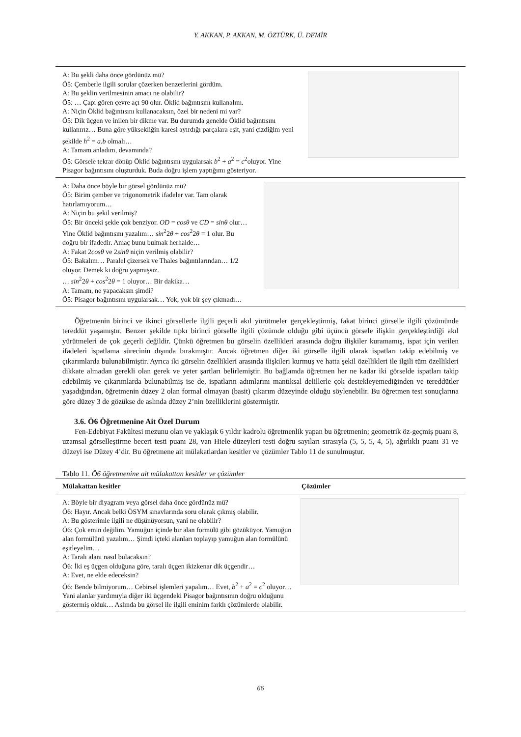Y. AKKAN, P. AKKAN, M. ÖZTÜRK, Ü. DEMİR
A: Bu şekli daha önce gördünüz mü?
Ö5: Çemberle ilgili sorular çözerken benzerlerini gördüm.
A: Bu şeklin verilmesinin amacı ne olabilir?
Ö5: … Çapı gören çevre açı 90 olur. Öklid bağıntısını kullanalım.
A: Niçin Öklid bağıntısını kullanacaksın, özel bir nedeni mi var?
Ö5: Dik üçgen ve inilen bir dikme var. Bu durumda genelde Öklid bağıntısını kullanırız… Buna göre yüksekliğin karesi ayırdığı parçalara eşit, yani çizdiğim yeni şekilde h<sup>2</sup> = a.b olmalı…
A: Tamam anladım, devamında?
Ö5: Görsele tekrar dönüp Öklid bağıntısını uygularsak b<sup>2</sup> + a<sup>2</sup> = c<sup>2</sup>oluyor. Yine Pisagor bağıntısını oluşturduk. Buda doğru işlem yaptığımı gösteriyor.
A: Daha önce böyle bir görsel gördünüz mü?
Ö5: Birim çember ve trigonometrik ifadeler var. Tam olarak hatırlamıyorum…
A: Niçin bu şekil verilmiş?
Ö5: Bir önceki şekle çok benziyor. OD = cosθ ve CD = sinθ olur… Yine Öklid bağıntısını yazalım… sin<sup>2</sup>2θ + cos<sup>2</sup>2θ = 1 olur. Bu doğru bir ifadedir. Amaç bunu bulmak herhalde…
A: Fakat 2cosθ ve 2sinθ niçin verilmiş olabilir?
Ö5: Bakalım… Paralel çizersek ve Thales bağıntılarından… 1/2 oluyor. Demek ki doğru yapmışsız.
… sin<sup>2</sup>2θ + cos<sup>2</sup>2θ = 1 oluyor… Bir dakika…
A: Tamam, ne yapacaksın şimdi?
Ö5: Pisagor bağıntısını uygularsak… Yok, yok bir şey çıkmadı…
Öğretmenin birinci ve ikinci görsellerle ilgili geçerli akıl yürütmeler gerçekleştirmiş, fakat birinci görselle ilgili çözümünde tereddüt yaşamıştır. Benzer şekilde tıpkı birinci görselle ilgili çözümde olduğu gibi üçüncü görsele ilişkin gerçekleştirdiği akıl yürütmeleri de çok geçerli değildir. Çünkü öğretmen bu görselin özellikleri arasında doğru ilişkiler kuramamış, ispat için verilen ifadeleri ispatlama sürecinin dışında bırakmıştır. Ancak öğretmen diğer iki görselle ilgili olarak ispatları takip edebilmiş ve çıkarımlarda bulunabilmiştir. Ayrıca iki görselin özellikleri arasında ilişkileri kurmuş ve hatta şekil özellikleri ile ilgili tüm özellikleri dikkate almadan gerekli olan gerek ve yeter şartları belirlemiştir. Bu bağlamda öğretmen her ne kadar iki görselde ispatları takip edebilmiş ve çıkarımlarda bulunabilmiş ise de, ispatların adımlarını mantıksal delillerle çok destekleyemediğinden ve tereddütler yaşadığından, öğretmenin düzey 2 olan formal olmayan (basit) çıkarım düzeyinde olduğu söylenebilir. Bu öğretmen test sonuçlarına göre düzey 3 de gözükse de aslında düzey 2’nin özelliklerini göstermiştir.
3.6. Ö6 Öğretmenine Ait Özel Durum
Fen-Edebiyat Fakültesi mezunu olan ve yaklaşık 6 yıldır kadrolu öğretmenlik yapan bu öğretmenin; geometrik öz-geçmiş puanı 8, uzamsal görselleştirme beceri testi puanı 28, van Hiele düzeyleri testi doğru sayıları sırasıyla (5, 5, 5, 4, 5), ağırlıklı puanı 31 ve düzeyi ise Düzey 4’dir. Bu öğretmene ait mülakatlardan kesitler ve çözümler Tablo 11 de sunulmuştur.
Tablo 11. Ö6 öğretmenine ait mülakattan kesitler ve çözümler
| Mülakattan kesitler | Çözümler |
| --- | --- |
A: Böyle bir diyagram veya görsel daha önce gördünüz mü?
Ö6: Hayır. Ancak belki ÖSYM sınavlarında soru olarak çıkmış olabilir.
A: Bu gösterimle ilgili ne düşünüyorsun, yani ne olabilir?
Ö6: Çok emin değilim. Yamuğun içinde bir alan formülü gibi gözüküyor. Yamuğun alan formülünü yazalım… Şimdi içteki alanları toplayıp yamuğun alan formülünü eşitleyelim…
A: Taralı alanı nasıl bulacaksın?
Ö6: İki eş üçgen olduğuna göre, taralı üçgen ikizkenar dik üçgendir…
A: Evet, ne elde edeceksin?
Ö6: Bende bilmiyorum… Cebirsel işlemleri yapalım… Evet, b<sup>2</sup> + a<sup>2</sup> = c<sup>2</sup> oluyor… Yani alanlar yardımıyla diğer iki üçgendeki Pisagor bağıntısının doğru olduğunu göstermiş olduk… Aslında bu görsel ile ilgili eminim farklı çözümlerde olabilir.
66